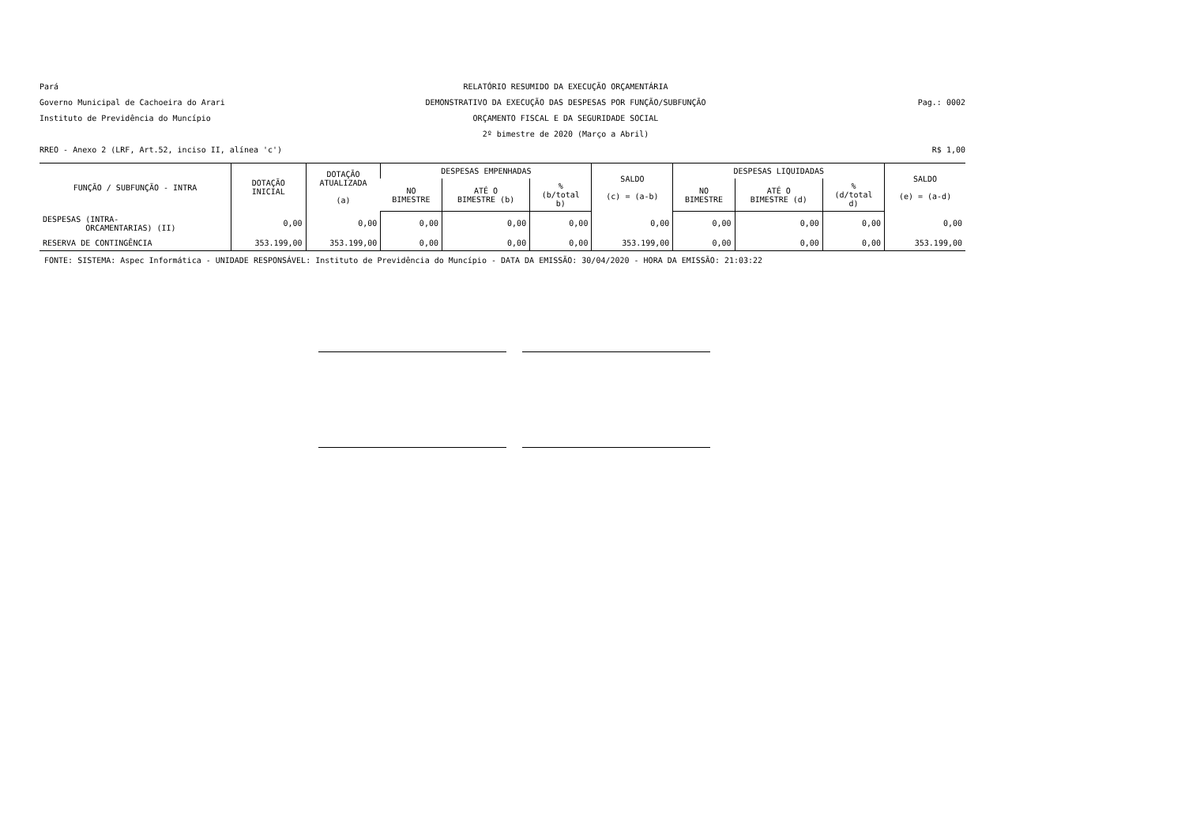Pará
RELATÓRIO RESUMIDO DA EXECUÇÃO ORÇAMENTÁRIA
Governo Municipal de Cachoeira do Arari
DEMONSTRATIVO DA EXECUÇÃO DAS DESPESAS POR FUNÇÃO/SUBFUNÇÃO
Pag.: 0002
Instituto de Previdência do Muncípio
ORÇAMENTO FISCAL E DA SEGURIDADE SOCIAL
2º bimestre de 2020 (Março a Abril)
RREO - Anexo 2 (LRF, Art.52, inciso II, alínea 'c')
R$ 1,00
| FUNÇÃO / SUBFUNÇÃO - INTRA | DOTAÇÃO INICIAL | DOTAÇÃO ATUALIZADA (a) | DESPESAS EMPENHADAS | | | SALDO (c) = (a-b) | DESPESAS LIQUIDADAS | | | SALDO (e) = (a-d) |
| --- | --- | --- | --- | --- | --- | --- | --- | --- | --- | --- |
| | | | NO BIMESTRE | ATÉ O BIMESTRE (b) | % (b/total b) | | NO BIMESTRE | ATÉ O BIMESTRE (d) | % (d/total d) | |
| DESPESAS (INTRA- ORCAMENTARIAS) (II) | 0,00 | 0,00 | 0,00 | 0,00 | 0,00 | 0,00 | 0,00 | 0,00 | 0,00 | 0,00 |
| RESERVA DE CONTINGÊNCIA | 353.199,00 | 353.199,00 | 0,00 | 0,00 | 0,00 | 353.199,00 | 0,00 | 0,00 | 0,00 | 353.199,00 |
FONTE: SISTEMA: Aspec Informática - UNIDADE RESPONSÁVEL: Instituto de Previdência do Muncípio - DATA DA EMISSÃO: 30/04/2020 - HORA DA EMISSÃO: 21:03:22